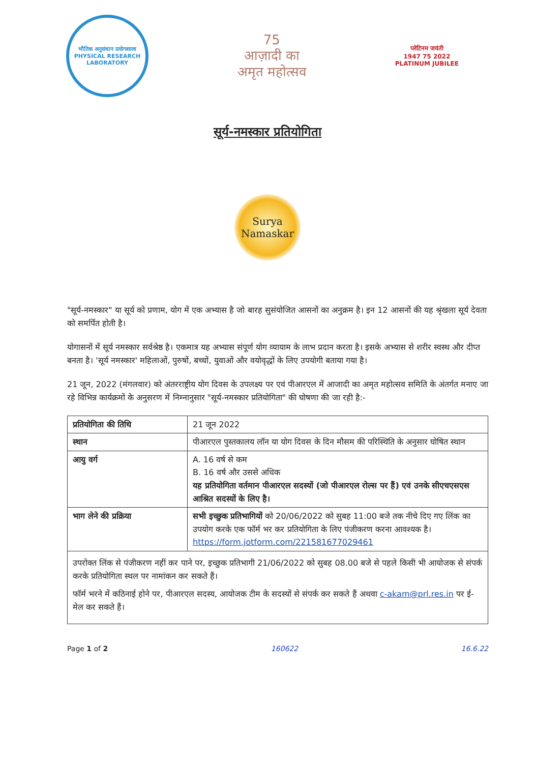भौतिक अनुसंधान प्रयोगशाला
PHYSICAL RESEARCH LABORATORY
75
आज़ादी का
अमृत महोत्सव
प्लेटिनम जयंती
1947 75 2022
PLATINUM JUBILEE
सूर्य-नमस्कार प्रतियोगिता
Surya
Namaskar
"सूर्य-नमस्कार" या सूर्य को प्रणाम, योग में एक अभ्यास है जो बारह सुसंयोजित आसनों का अनुक्रम है। इन 12 आसनों की यह श्रृंखला सूर्य देवता को समर्पित होती है।
योगासनों में सूर्य नमस्कार सर्वश्रेष्ठ है। एकमात्र यह अभ्यास संपूर्ण योग व्यायाम के लाभ प्रदान करता है। इसके अभ्यास से शरीर स्वस्थ और दीप्त बनता है। 'सूर्य नमस्कार' महिलाओं, पुरुषों, बच्चों, युवाओं और वयोवृद्धों के लिए उपयोगी बताया गया है।
21 जून, 2022 (मंगलवार) को अंतरराष्ट्रीय योग दिवस के उपलक्ष्य पर एवं पीआरएल में आजादी का अमृत महोत्सव समिति के अंतर्गत मनाए जा रहे विभिन्न कार्यक्रमों के अनुसरण में निम्नानुसार "सूर्य-नमस्कार प्रतियोगिता" की घोषणा की जा रही है:-
| प्रतियोगिता की तिथि | 21 जून 2022 |
| स्थान | पीआरएल पुस्तकालय लॉन या योग दिवस के दिन मौसम की परिस्थिति के अनुसार घोषित स्थान |
| आयु वर्ग | A. 16 वर्ष से कम B. 16 वर्ष और उससे अधिक यह प्रतियोगिता वर्तमान पीआरएल सदस्यों (जो पीआरएल रोल्स पर हैं) एवं उनके सीएचएसएस आश्रित सदस्यों के लिए है। |
| भाग लेने की प्रक्रिया | सभी इच्छुक प्रतिभागियों को 20/06/2022 को सुबह 11:00 बजे तक नीचे दिए गए लिंक का उपयोग करके एक फॉर्म भर कर प्रतियोगिता के लिए पंजीकरण करना आवश्यक है। https://form.jotform.com/221581677029461 |
उपरोक्त लिंक से पंजीकरण नहीं कर पाने पर, इच्छुक प्रतिभागी 21/06/2022 को सुबह 08.00 बजे से पहले किसी भी आयोजक से संपर्क करके प्रतियोगिता स्थल पर नामांकन कर सकते हैं।
फॉर्म भरने में कठिनाई होने पर, पीआरएल सदस्य, आयोजक टीम के सदस्यों से संपर्क कर सकते हैं अथवा c-akam@prl.res.in पर ई-मेल कर सकते हैं।
Page 1 of 2 160622 16.6.22